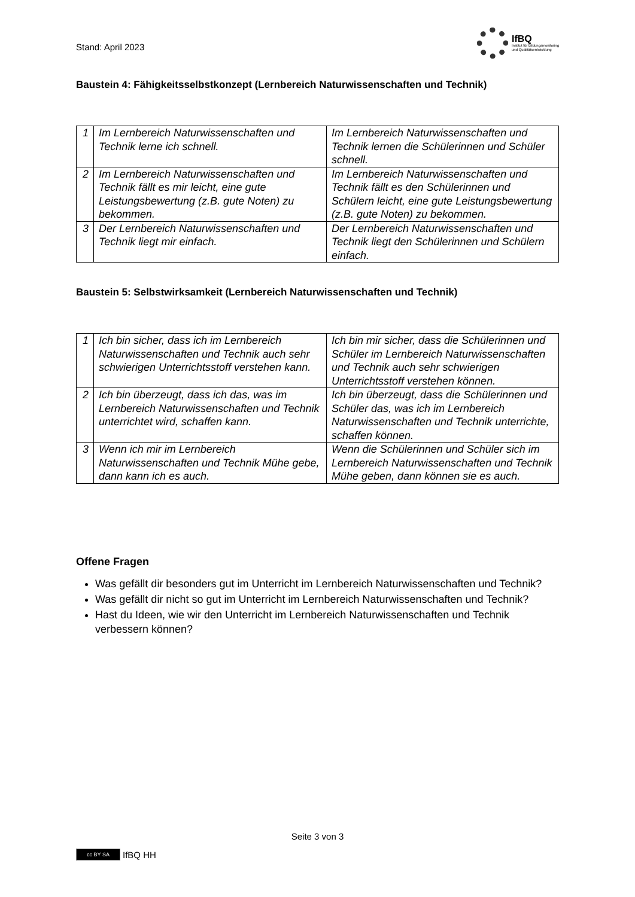Stand: April 2023
IfBQ
Institut für Bildungsmonitoring
und Qualitätsentwicklung
Baustein 4: Fähigkeitsselbstkonzept (Lernbereich Naturwissenschaften und Technik)
| 1 | Im Lernbereich Naturwissenschaften und Technik lerne ich schnell. | Im Lernbereich Naturwissenschaften und Technik lernen die Schülerinnen und Schüler schnell. |
| 2 | Im Lernbereich Naturwissenschaften und Technik fällt es mir leicht, eine gute Leistungsbewertung (z.B. gute Noten) zu bekommen. | Im Lernbereich Naturwissenschaften und Technik fällt es den Schülerinnen und Schülern leicht, eine gute Leistungsbewertung (z.B. gute Noten) zu bekommen. |
| 3 | Der Lernbereich Naturwissenschaften und Technik liegt mir einfach. | Der Lernbereich Naturwissenschaften und Technik liegt den Schülerinnen und Schülern einfach. |
Baustein 5: Selbstwirksamkeit (Lernbereich Naturwissenschaften und Technik)
| 1 | Ich bin sicher, dass ich im Lernbereich Naturwissenschaften und Technik auch sehr schwierigen Unterrichtsstoff verstehen kann. | Ich bin mir sicher, dass die Schülerinnen und Schüler im Lernbereich Naturwissenschaften und Technik auch sehr schwierigen Unterrichtsstoff verstehen können. |
| 2 | Ich bin überzeugt, dass ich das, was im Lernbereich Naturwissenschaften und Technik unterrichtet wird, schaffen kann. | Ich bin überzeugt, dass die Schülerinnen und Schüler das, was ich im Lernbereich Naturwissenschaften und Technik unterrichte, schaffen können. |
| 3 | Wenn ich mir im Lernbereich Naturwissenschaften und Technik Mühe gebe, dann kann ich es auch. | Wenn die Schülerinnen und Schüler sich im Lernbereich Naturwissenschaften und Technik Mühe geben, dann können sie es auch. |
Offene Fragen
Was gefällt dir besonders gut im Unterricht im Lernbereich Naturwissenschaften und Technik?
Was gefällt dir nicht so gut im Unterricht im Lernbereich Naturwissenschaften und Technik?
Hast du Ideen, wie wir den Unterricht im Lernbereich Naturwissenschaften und Technik verbessern können?
Seite 3 von 3
cc BY SA
IfBQ HH